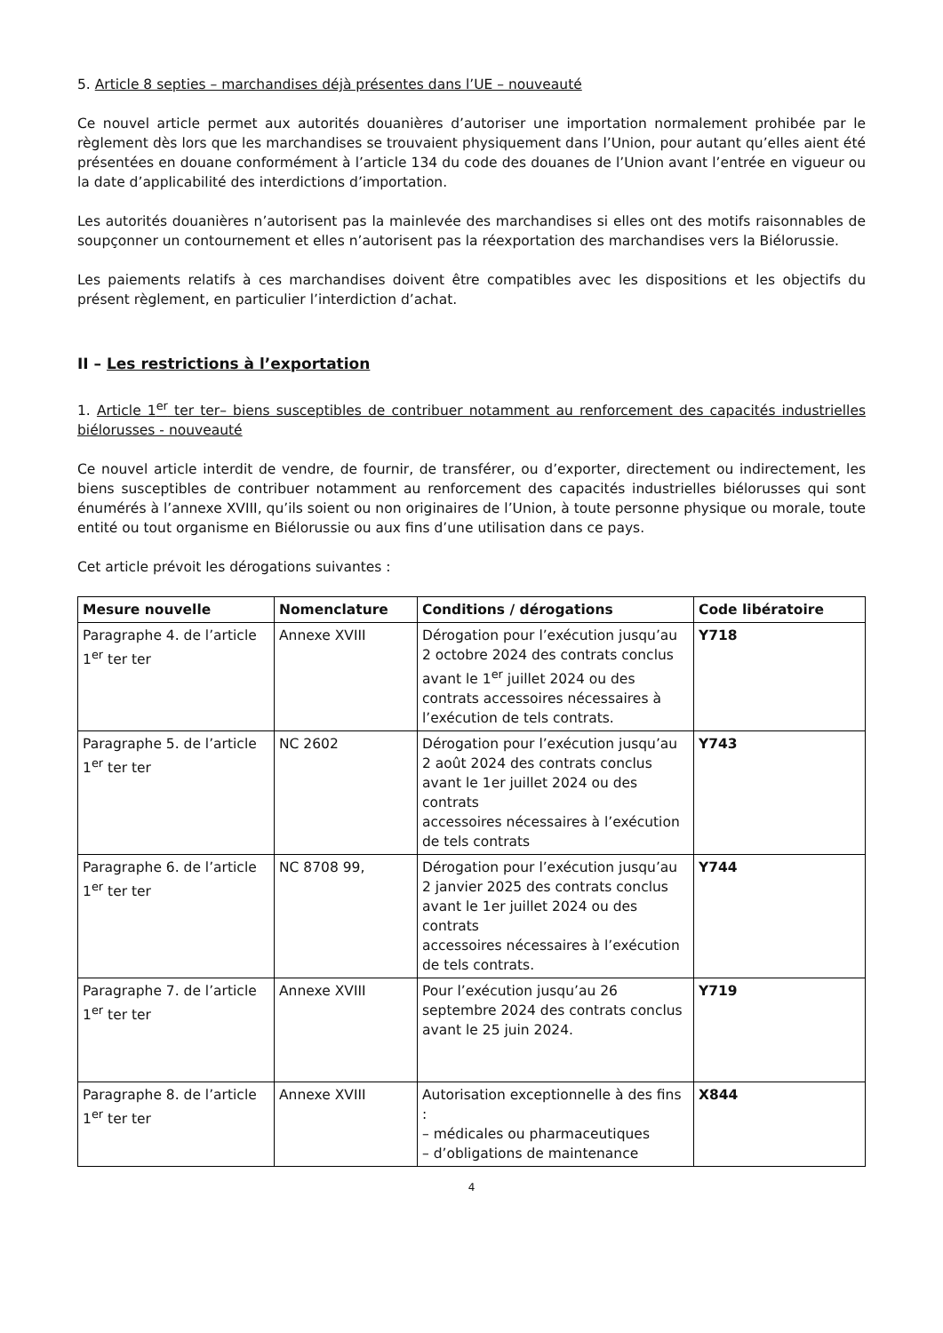5. Article 8 septies – marchandises déjà présentes dans l’UE – nouveauté
Ce nouvel article permet aux autorités douanières d’autoriser une importation normalement prohibée par le règlement dès lors que les marchandises se trouvaient physiquement dans l’Union, pour autant qu’elles aient été présentées en douane conformément à l’article 134 du code des douanes de l’Union avant l’entrée en vigueur ou la date d’applicabilité des interdictions d’importation.
Les autorités douanières n’autorisent pas la mainlevée des marchandises si elles ont des motifs raisonnables de soupçonner un contournement et elles n’autorisent pas la réexportation des marchandises vers la Biélorussie.
Les paiements relatifs à ces marchandises doivent être compatibles avec les dispositions et les objectifs du présent règlement, en particulier l’interdiction d’achat.
II – Les restrictions à l’exportation
1. Article 1<sup>er</sup> ter ter– biens susceptibles de contribuer notamment au renforcement des capacités industrielles biélorusses - nouveauté
Ce nouvel article interdit de vendre, de fournir, de transférer, ou d’exporter, directement ou indirectement, les biens susceptibles de contribuer notamment au renforcement des capacités industrielles biélorusses qui sont énumérés à l’annexe XVIII, qu’ils soient ou non originaires de l’Union, à toute personne physique ou morale, toute entité ou tout organisme en Biélorussie ou aux fins d’une utilisation dans ce pays.
Cet article prévoit les dérogations suivantes :
| Mesure nouvelle | Nomenclature | Conditions / dérogations | Code libératoire |
| --- | --- | --- | --- |
| Paragraphe 4. de l’article 1<sup>er</sup> ter ter | Annexe XVIII | Dérogation pour l’exécution jusqu’au 2 octobre 2024 des contrats conclus avant le 1<sup>er</sup> juillet 2024 ou des contrats accessoires nécessaires à l’exécution de tels contrats. | Y718 |
| Paragraphe 5. de l’article 1<sup>er</sup> ter ter | NC 2602 | Dérogation pour l’exécution jusqu’au 2 août 2024 des contrats conclus avant le 1er juillet 2024 ou des contrats accessoires nécessaires à l’exécution de tels contrats | Y743 |
| Paragraphe 6. de l’article 1<sup>er</sup> ter ter | NC 8708 99, | Dérogation pour l’exécution jusqu’au 2 janvier 2025 des contrats conclus avant le 1er juillet 2024 ou des contrats accessoires nécessaires à l’exécution de tels contrats. | Y744 |
| Paragraphe 7. de l’article 1<sup>er</sup> ter ter | Annexe XVIII | Pour l’exécution jusqu’au 26 septembre 2024 des contrats conclus avant le 25 juin 2024. | Y719 |
| Paragraphe 8. de l’article 1<sup>er</sup> ter ter | Annexe XVIII | Autorisation exceptionnelle à des fins : – médicales ou pharmaceutiques – d’obligations de maintenance | X844 |
4